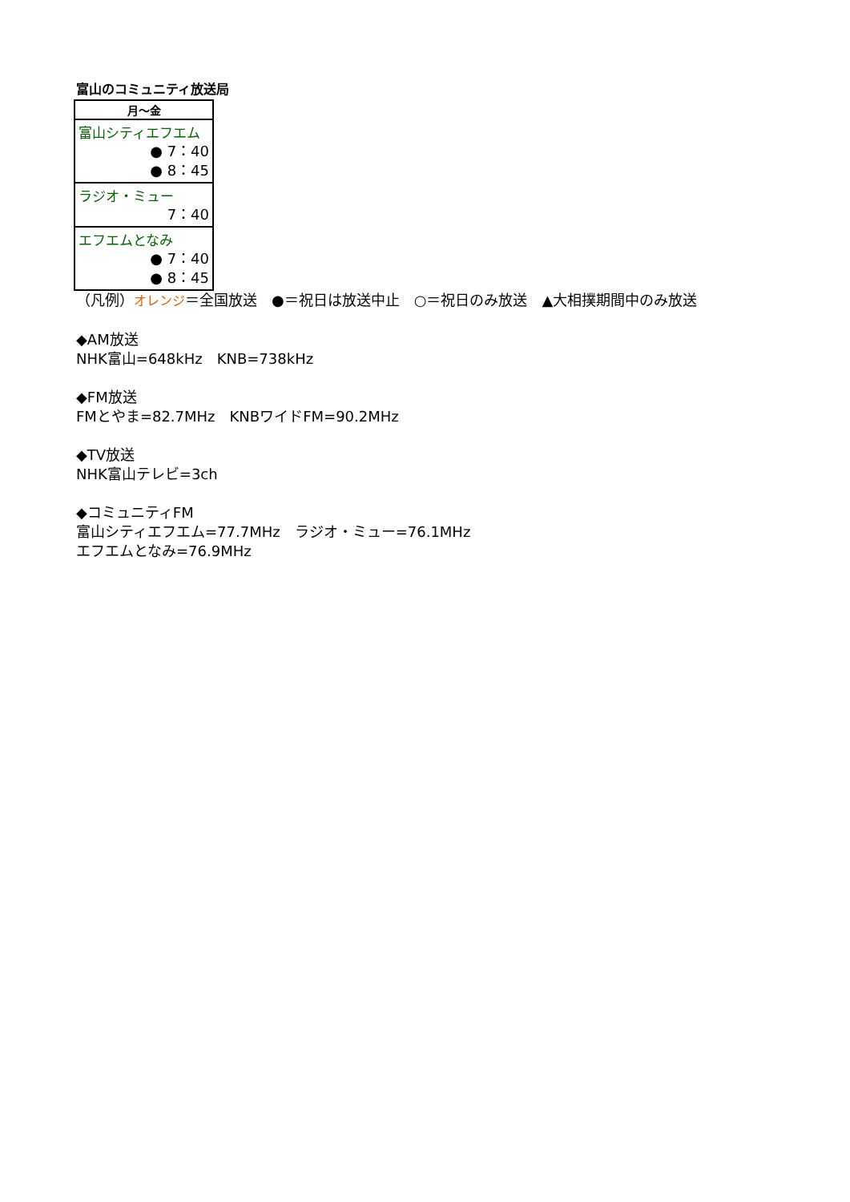富山のコミュニティ放送局
| 月～金 |
| --- |
| 富山シティエフエム ● 7：40 ● 8：45 |
| ラジオ・ミュー 7：40 |
| エフエムとなみ ● 7：40 ● 8：45 |
（凡例）オレンジ＝全国放送　●＝祝日は放送中止　○＝祝日のみ放送　▲大相撲期間中のみ放送
◆AM放送
NHK富山=648kHz　KNB=738kHz
◆FM放送
FMとやま=82.7MHz　KNBワイドFM=90.2MHz
◆TV放送
NHK富山テレビ=3ch
◆コミュニティFM
富山シティエフエム=77.7MHz　ラジオ・ミュー=76.1MHz
エフエムとなみ=76.9MHz